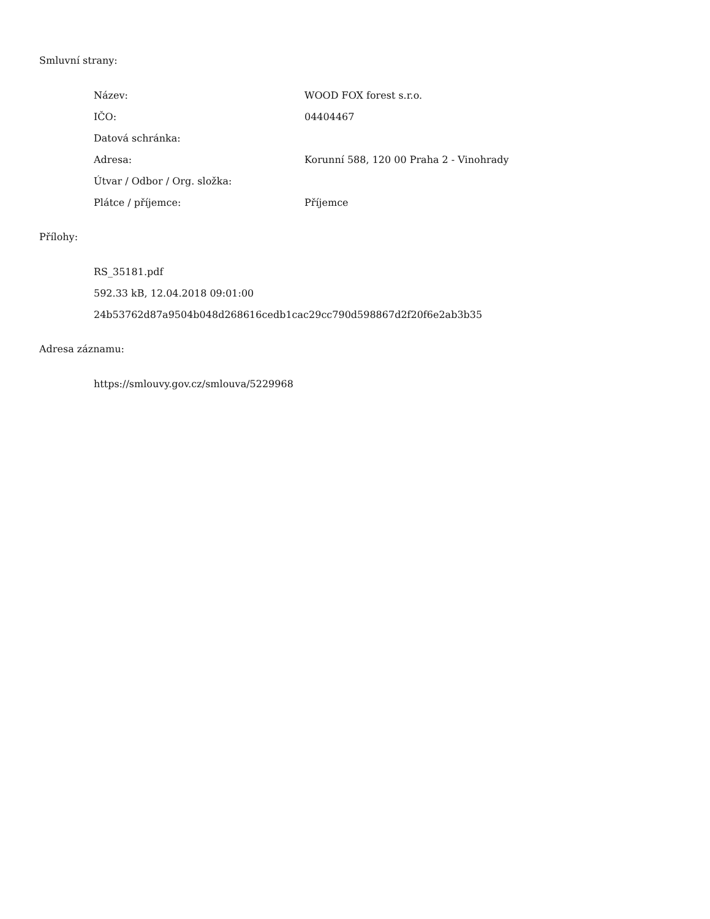Smluvní strany:
| Název: | WOOD FOX forest s.r.o. |
| IČO: | 04404467 |
| Datová schránka: | |
| Adresa: | Korunní 588, 120 00 Praha 2 - Vinohrady |
| Útvar / Odbor / Org. složka: | |
| Plátce / příjemce: | Příjemce |
Přílohy:
RS_35181.pdf
592.33 kB, 12.04.2018 09:01:00
24b53762d87a9504b048d268616cedb1cac29cc790d598867d2f20f6e2ab3b35
Adresa záznamu:
https://smlouvy.gov.cz/smlouva/5229968